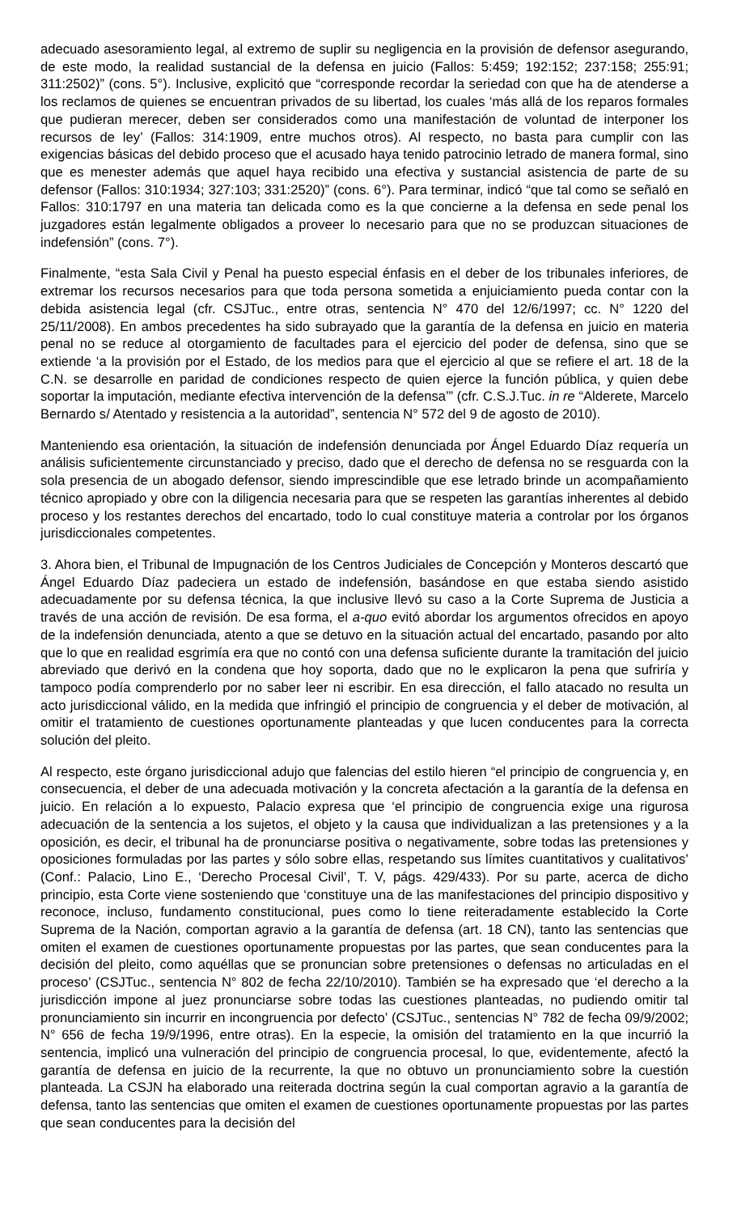adecuado asesoramiento legal, al extremo de suplir su negligencia en la provisión de defensor asegurando, de este modo, la realidad sustancial de la defensa en juicio (Fallos: 5:459; 192:152; 237:158; 255:91; 311:2502)” (cons. 5°). Inclusive, explicitó que “corresponde recordar la seriedad con que ha de atenderse a los reclamos de quienes se encuentran privados de su libertad, los cuales ‘más allá de los reparos formales que pudieran merecer, deben ser considerados como una manifestación de voluntad de interponer los recursos de ley’ (Fallos: 314:1909, entre muchos otros). Al respecto, no basta para cumplir con las exigencias básicas del debido proceso que el acusado haya tenido patrocinio letrado de manera formal, sino que es menester además que aquel haya recibido una efectiva y sustancial asistencia de parte de su defensor (Fallos: 310:1934; 327:103; 331:2520)” (cons. 6°). Para terminar, indicó “que tal como se señaló en Fallos: 310:1797 en una materia tan delicada como es la que concierne a la defensa en sede penal los juzgadores están legalmente obligados a proveer lo necesario para que no se produzcan situaciones de indefensión” (cons. 7°).
Finalmente, “esta Sala Civil y Penal ha puesto especial énfasis en el deber de los tribunales inferiores, de extremar los recursos necesarios para que toda persona sometida a enjuiciamiento pueda contar con la debida asistencia legal (cfr. CSJTuc., entre otras, sentencia N° 470 del 12/6/1997; cc. N° 1220 del 25/11/2008). En ambos precedentes ha sido subrayado que la garantía de la defensa en juicio en materia penal no se reduce al otorgamiento de facultades para el ejercicio del poder de defensa, sino que se extiende ‘a la provisión por el Estado, de los medios para que el ejercicio al que se refiere el art. 18 de la C.N. se desarrolle en paridad de condiciones respecto de quien ejerce la función pública, y quien debe soportar la imputación, mediante efectiva intervención de la defensa’” (cfr. C.S.J.Tuc. in re “Alderete, Marcelo Bernardo s/ Atentado y resistencia a la autoridad”, sentencia N° 572 del 9 de agosto de 2010).
Manteniendo esa orientación, la situación de indefensión denunciada por Ángel Eduardo Díaz requería un análisis suficientemente circunstanciado y preciso, dado que el derecho de defensa no se resguarda con la sola presencia de un abogado defensor, siendo imprescindible que ese letrado brinde un acompañamiento técnico apropiado y obre con la diligencia necesaria para que se respeten las garantías inherentes al debido proceso y los restantes derechos del encartado, todo lo cual constituye materia a controlar por los órganos jurisdiccionales competentes.
3. Ahora bien, el Tribunal de Impugnación de los Centros Judiciales de Concepción y Monteros descartó que Ángel Eduardo Díaz padeciera un estado de indefensión, basándose en que estaba siendo asistido adecuadamente por su defensa técnica, la que inclusive llevó su caso a la Corte Suprema de Justicia a través de una acción de revisión. De esa forma, el a-quo evitó abordar los argumentos ofrecidos en apoyo de la indefensión denunciada, atento a que se detuvo en la situación actual del encartado, pasando por alto que lo que en realidad esgrimía era que no contó con una defensa suficiente durante la tramitación del juicio abreviado que derivó en la condena que hoy soporta, dado que no le explicaron la pena que sufriría y tampoco podía comprenderlo por no saber leer ni escribir. En esa dirección, el fallo atacado no resulta un acto jurisdiccional válido, en la medida que infringió el principio de congruencia y el deber de motivación, al omitir el tratamiento de cuestiones oportunamente planteadas y que lucen conducentes para la correcta solución del pleito.
Al respecto, este órgano jurisdiccional adujo que falencias del estilo hieren “el principio de congruencia y, en consecuencia, el deber de una adecuada motivación y la concreta afectación a la garantía de la defensa en juicio. En relación a lo expuesto, Palacio expresa que ‘el principio de congruencia exige una rigurosa adecuación de la sentencia a los sujetos, el objeto y la causa que individualizan a las pretensiones y a la oposición, es decir, el tribunal ha de pronunciarse positiva o negativamente, sobre todas las pretensiones y oposiciones formuladas por las partes y sólo sobre ellas, respetando sus límites cuantitativos y cualitativos’ (Conf.: Palacio, Lino E., ‘Derecho Procesal Civil’, T. V, págs. 429/433). Por su parte, acerca de dicho principio, esta Corte viene sosteniendo que ‘constituye una de las manifestaciones del principio dispositivo y reconoce, incluso, fundamento constitucional, pues como lo tiene reiteradamente establecido la Corte Suprema de la Nación, comportan agravio a la garantía de defensa (art. 18 CN), tanto las sentencias que omiten el examen de cuestiones oportunamente propuestas por las partes, que sean conducentes para la decisión del pleito, como aquéllas que se pronuncian sobre pretensiones o defensas no articuladas en el proceso’ (CSJTuc., sentencia N° 802 de fecha 22/10/2010). También se ha expresado que ‘el derecho a la jurisdicción impone al juez pronunciarse sobre todas las cuestiones planteadas, no pudiendo omitir tal pronunciamiento sin incurrir en incongruencia por defecto’ (CSJTuc., sentencias N° 782 de fecha 09/9/2002; N° 656 de fecha 19/9/1996, entre otras). En la especie, la omisión del tratamiento en la que incurrió la sentencia, implicó una vulneración del principio de congruencia procesal, lo que, evidentemente, afectó la garantía de defensa en juicio de la recurrente, la que no obtuvo un pronunciamiento sobre la cuestión planteada. La CSJN ha elaborado una reiterada doctrina según la cual comportan agravio a la garantía de defensa, tanto las sentencias que omiten el examen de cuestiones oportunamente propuestas por las partes que sean conducentes para la decisión del